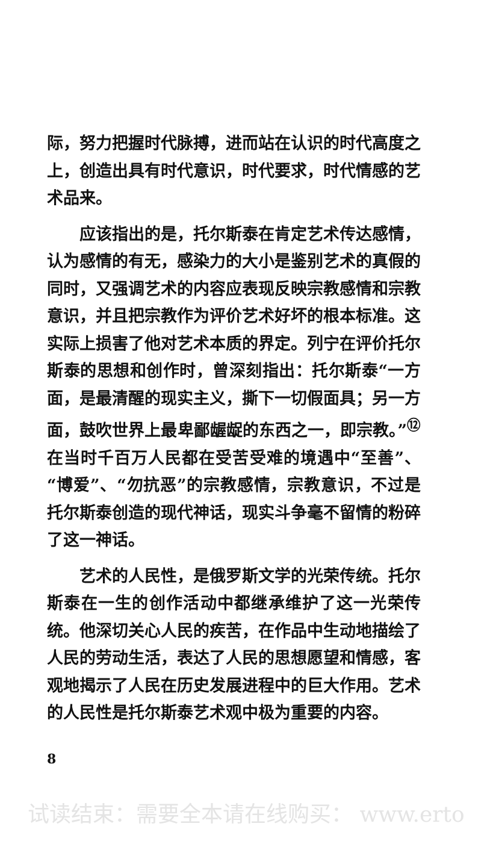际，努力把握时代脉搏，进而站在认识的时代高度之上，创造出具有时代意识，时代要求，时代情感的艺术品来。
应该指出的是，托尔斯泰在肯定艺术传达感情，认为感情的有无，感染力的大小是鉴别艺术的真假的同时，又强调艺术的内容应表现反映宗教感情和宗教意识，并且把宗教作为评价艺术好坏的根本标准。这实际上损害了他对艺术本质的界定。列宁在评价托尔斯泰的思想和创作时，曾深刻指出：托尔斯泰“一方面，是最清醒的现实主义，撕下一切假面具；另一方面，鼓吹世界上最卑鄙龌龊的东西之一，即宗教。”<sup>⑫</sup> 在当时千百万人民都在受苦受难的境遇中“至善”、“博爱”、“勿抗恶”的宗教感情，宗教意识，不过是托尔斯泰创造的现代神话，现实斗争毫不留情的粉碎了这一神话。
艺术的人民性，是俄罗斯文学的光荣传统。托尔斯泰在一生的创作活动中都继承维护了这一光荣传统。他深切关心人民的疾苦，在作品中生动地描绘了人民的劳动生活，表达了人民的思想愿望和情感，客观地揭示了人民在历史发展进程中的巨大作用。艺术的人民性是托尔斯泰艺术观中极为重要的内容。
8
试读结束：需要全本请在线购买： www.erto